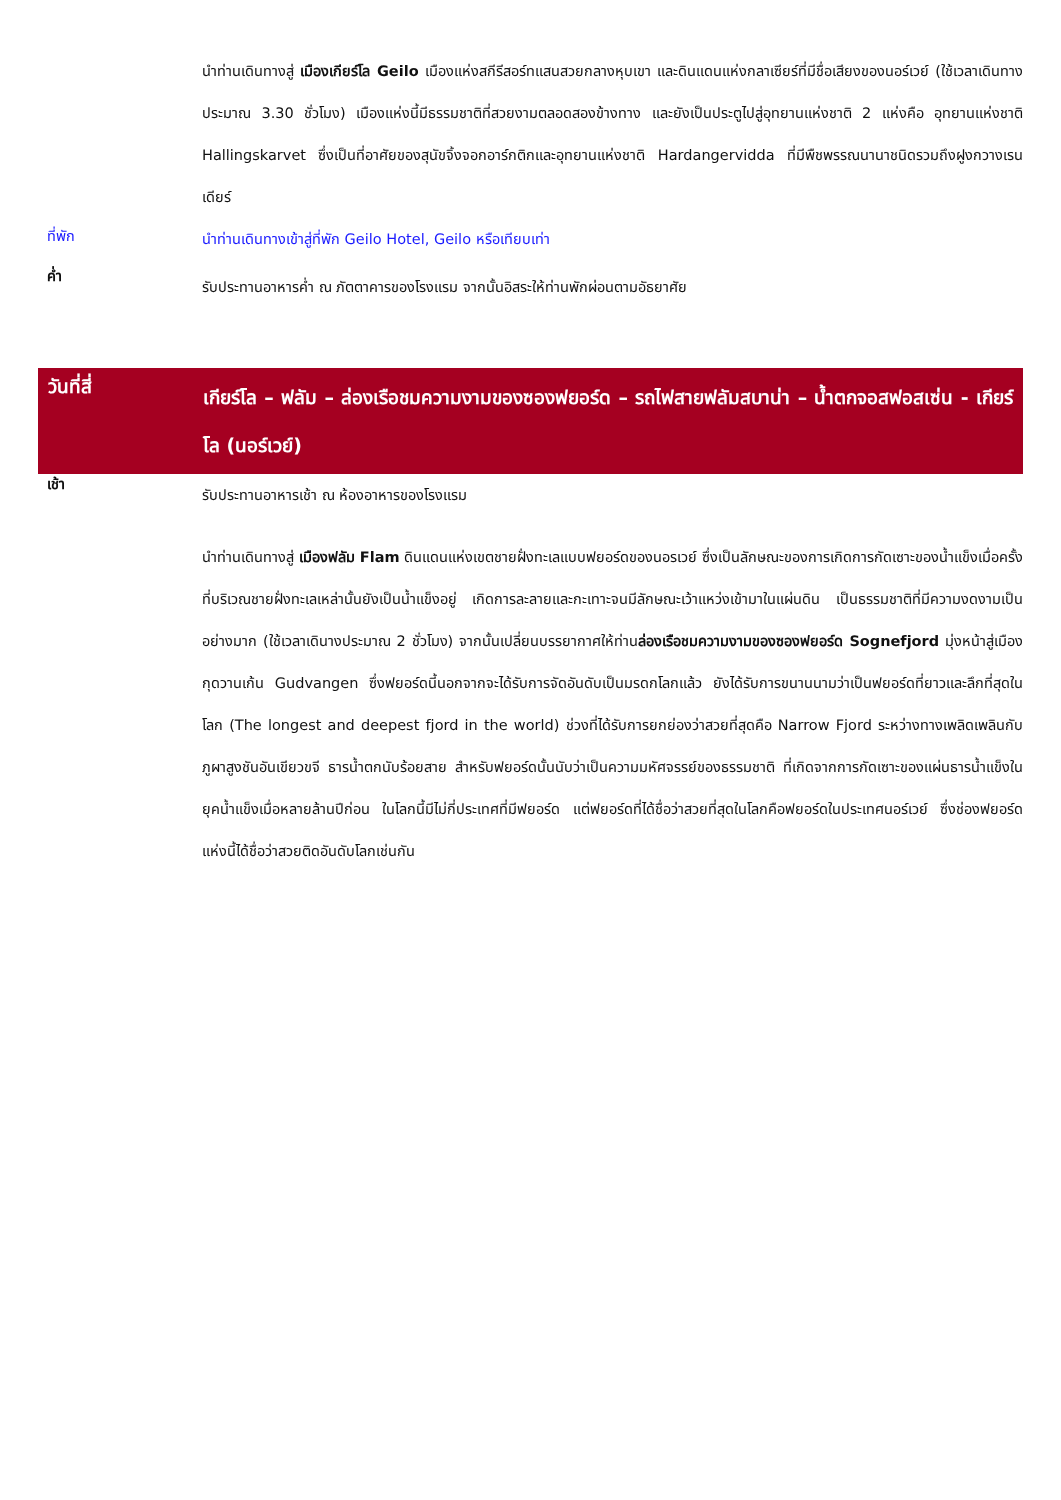นำท่านเดินทางสู่ เมืองเกียร์โล Geilo เมืองแห่งสกีรีสอร์ทแสนสวยกลางหุบเขา และดินแดนแห่งกลาเซียร์ที่มีชื่อเสียงของนอร์เวย์ (ใช้เวลาเดินทางประมาณ 3.30 ชั่วโมง) เมืองแห่งนี้มีธรรมชาติที่สวยงามตลอดสองข้างทาง และยังเป็นประตูไปสู่อุทยานแห่งชาติ 2 แห่งคือ อุทยานแห่งชาติ Hallingskarvet ซึ่งเป็นที่อาศัยของสุนัขจิ้งจอกอาร์กติกและอุทยานแห่งชาติ Hardangervidda ที่มีพืชพรรณนานาชนิดรวมถึงฝูงกวางเรนเดียร์
ที่พัก
นำท่านเดินทางเข้าสู่ที่พัก Geilo Hotel, Geilo หรือเทียบเท่า
ค่ำ
รับประทานอาหารค่ำ ณ ภัตตาคารของโรงแรม จากนั้นอิสระให้ท่านพักผ่อนตามอัธยาศัย
วันที่สี่
เกียร์โล – ฟลัม – ล่องเรือชมความงามของซองฟยอร์ด – รถไฟสายฟลัมสบาน่า – น้ำตกจอสฟอสเซ่น - เกียร์โล (นอร์เวย์)
เช้า
รับประทานอาหารเช้า ณ ห้องอาหารของโรงแรม
นำท่านเดินทางสู่ เมืองฟลัม Flam ดินแดนแห่งเขตชายฝั่งทะเลแบบฟยอร์ดของนอรเวย์ ซึ่งเป็นลักษณะของการเกิดการกัดเซาะของน้ำแข็งเมื่อครั้งที่บริเวณชายฝั่งทะเลเหล่านั้นยังเป็นน้ำแข็งอยู่ เกิดการละลายและกะเทาะจนมีลักษณะเว้าแหว่งเข้ามาในแผ่นดิน เป็นธรรมชาติที่มีความงดงามเป็นอย่างมาก (ใช้เวลาเดินางประมาณ 2 ชั่วโมง) จากนั้นเปลี่ยนบรรยากาศให้ท่านล่องเรือชมความงามของซองฟยอร์ด Sognefjord มุ่งหน้าสู่เมืองกุดวานเก้น Gudvangen ซึ่งฟยอร์ดนี้นอกจากจะได้รับการจัดอันดับเป็นมรดกโลกแล้ว ยังได้รับการขนานนามว่าเป็นฟยอร์ดที่ยาวและลึกที่สุดในโลก (The longest and deepest fjord in the world) ช่วงที่ได้รับการยกย่องว่าสวยที่สุดคือ Narrow Fjord ระหว่างทางเพลิดเพลินกับภูผาสูงชันอันเขียวขจี ธารน้ำตกนับร้อยสาย สำหรับฟยอร์ดนั้นนับว่าเป็นความมหัศจรรย์ของธรรมชาติ ที่เกิดจากการกัดเซาะของแผ่นธารน้ำแข็งในยุคน้ำแข็งเมื่อหลายล้านปีก่อน ในโลกนี้มีไม่กี่ประเทศที่มีฟยอร์ด แต่ฟยอร์ดที่ได้ชื่อว่าสวยที่สุดในโลกคือฟยอร์ดในประเทศนอร์เวย์ ซึ่งช่องฟยอร์ดแห่งนี้ได้ชื่อว่าสวยติดอันดับโลกเช่นกัน